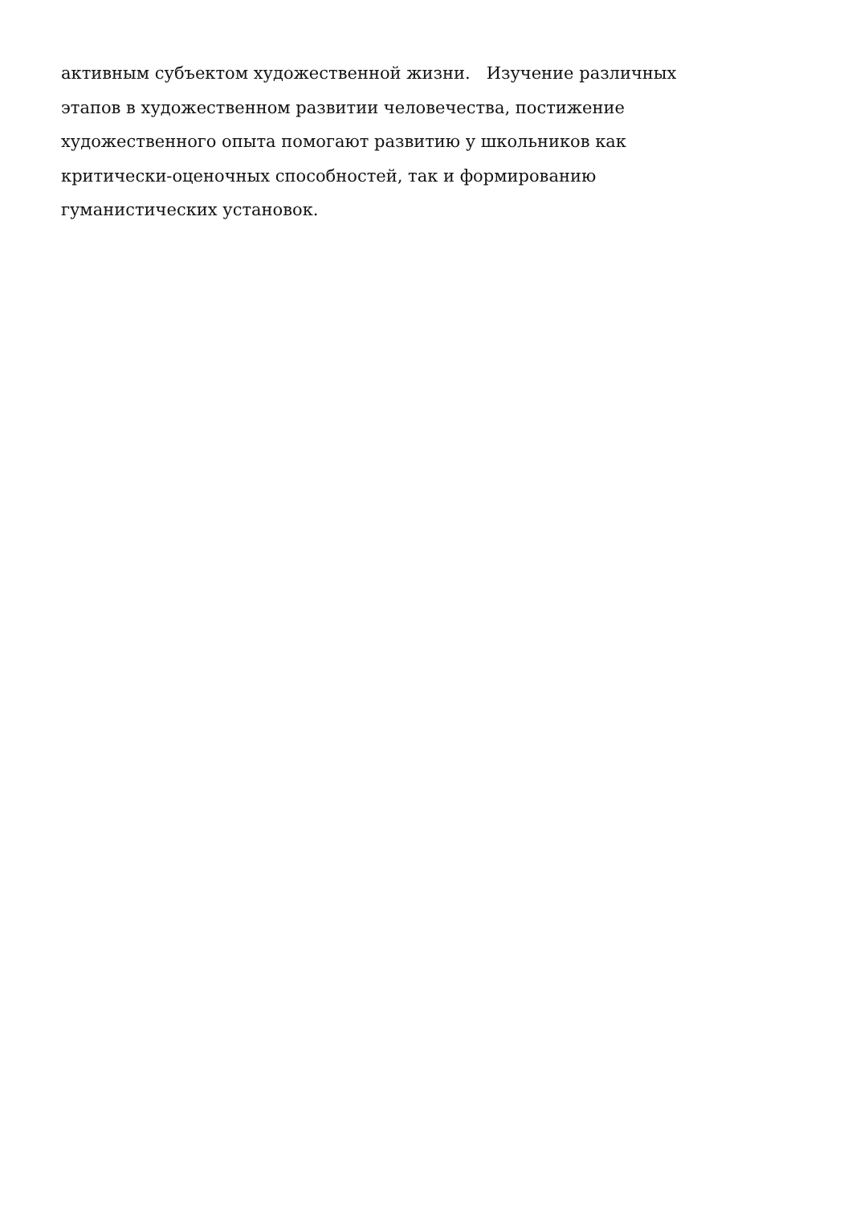активным субъектом художественной жизни. Изучение различных
этапов в художественном развитии человечества, постижение
художественного опыта помогают развитию у школьников как
критически-оценочных способностей, так и формированию
гуманистических установок.